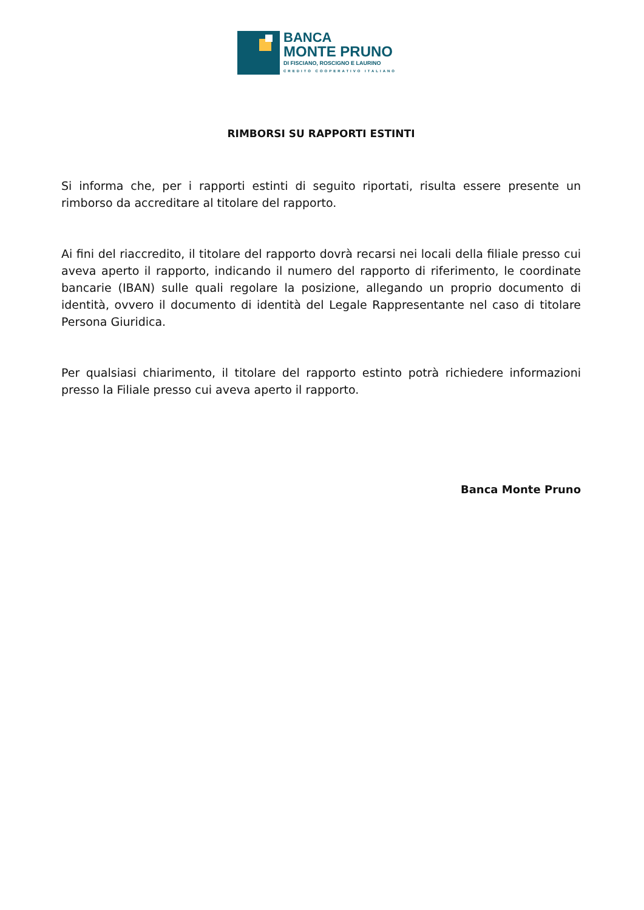BANCA
MONTE PRUNO
DI FISCIANO, ROSCIGNO E LAURINO
CREDITO COOPERATIVO ITALIANO
RIMBORSI SU RAPPORTI ESTINTI
Si informa che, per i rapporti estinti di seguito riportati, risulta essere presente un rimborso da accreditare al titolare del rapporto.
Ai fini del riaccredito, il titolare del rapporto dovrà recarsi nei locali della filiale presso cui aveva aperto il rapporto, indicando il numero del rapporto di riferimento, le coordinate bancarie (IBAN) sulle quali regolare la posizione, allegando un proprio documento di identità, ovvero il documento di identità del Legale Rappresentante nel caso di titolare Persona Giuridica.
Per qualsiasi chiarimento, il titolare del rapporto estinto potrà richiedere informazioni presso la Filiale presso cui aveva aperto il rapporto.
Banca Monte Pruno